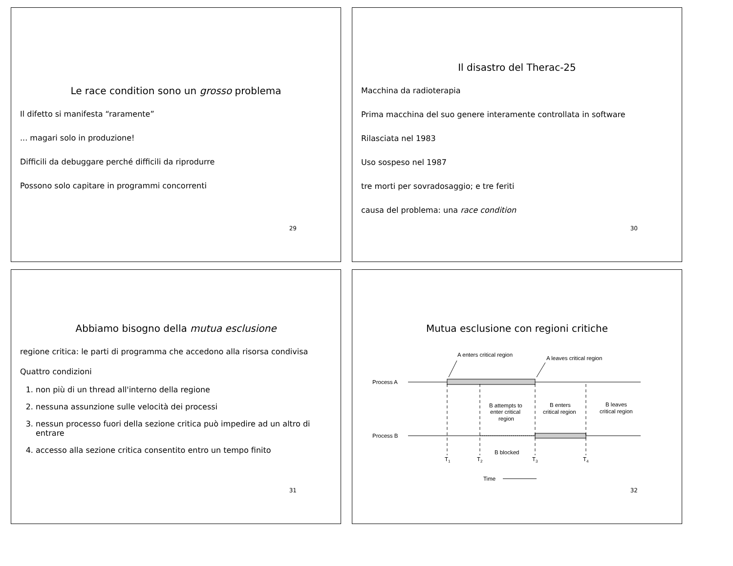Le race condition sono un grosso problema
Il difetto si manifesta “raramente”
... magari solo in produzione!
Difficili da debuggare perché difficili da riprodurre
Possono solo capitare in programmi concorrenti
29
Il disastro del Therac-25
Macchina da radioterapia
Prima macchina del suo genere interamente controllata in software
Rilasciata nel 1983
Uso sospeso nel 1987
tre morti per sovradosaggio; e tre feriti
causa del problema: una race condition
30
Abbiamo bisogno della mutua esclusione
regione critica: le parti di programma che accedono alla risorsa condivisa
Quattro condizioni
1. non più di un thread all'interno della regione
2. nessuna assunzione sulle velocità dei processi
3. nessun processo fuori della sezione critica può impedire ad un altro di entrare
4. accesso alla sezione critica consentito entro un tempo finito
31
Mutua esclusione con regioni critiche
A enters critical region
A leaves critical region
Process A
B attempts to
enter critical
region
B enters
critical region
B leaves
critical region
Process B
B blocked
T1
T2
T3
T4
Time
32